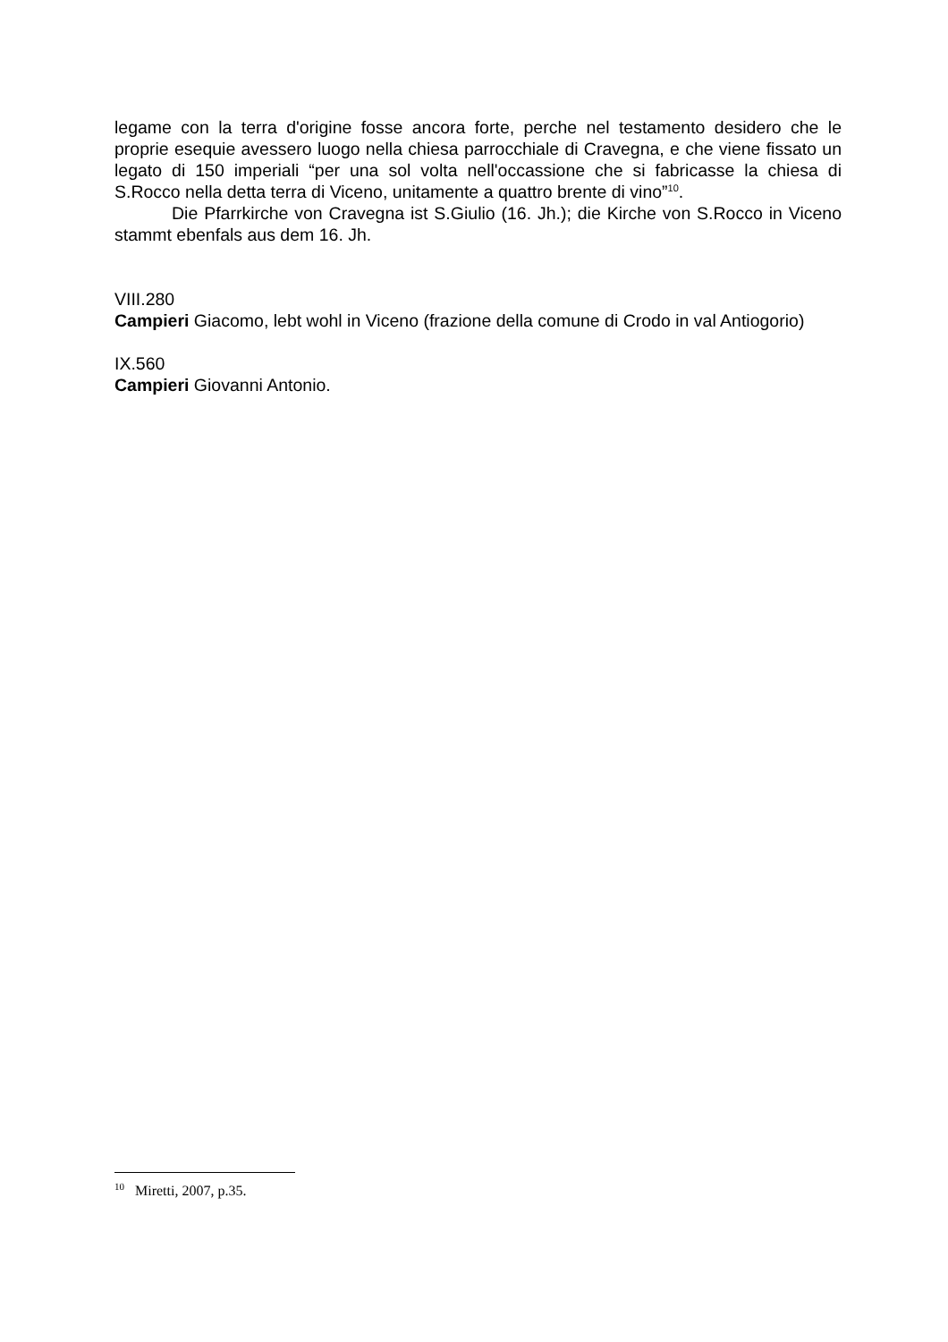legame con la terra d'origine fosse ancora forte, perche nel testamento desidero che le proprie esequie avessero luogo nella chiesa parrocchiale di Cravegna, e che viene fissato un legato di 150 imperiali “per una sol volta nell'occassione che si fabricasse la chiesa di S.Rocco nella detta terra di Viceno, unitamente a quattro brente di vino”<sup>10</sup>.
Die Pfarrkirche von Cravegna ist S.Giulio (16. Jh.); die Kirche von S.Rocco in Viceno stammt ebenfals aus dem 16. Jh.
VIII.280
Campieri Giacomo, lebt wohl in Viceno (frazione della comune di Crodo in val Antiogorio)
IX.560
Campieri Giovanni Antonio.
<sup>10</sup> Miretti, 2007, p.35.